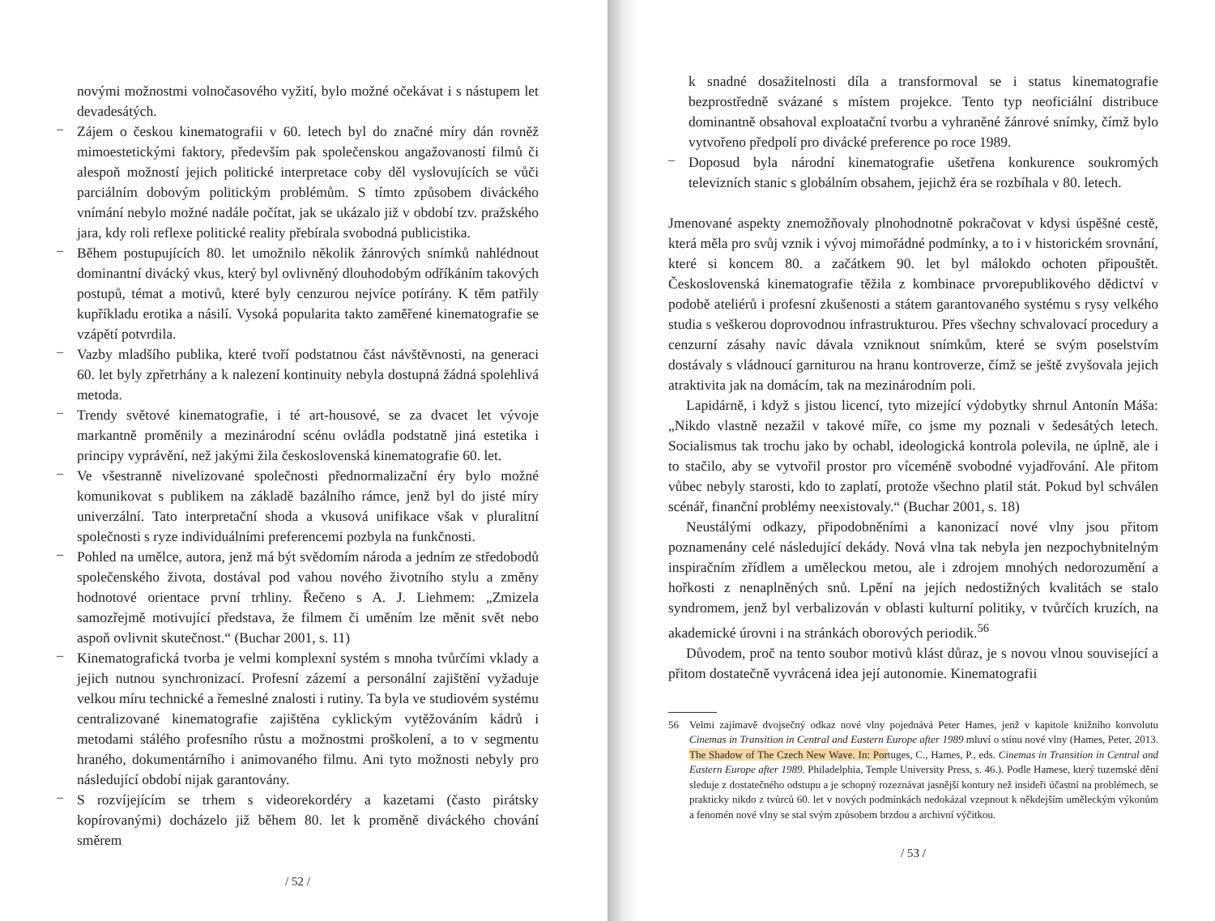novými možnostmi volnočasového vyžití, bylo možné očekávat i s nástupem let devadesátých.
–
Zájem o českou kinematografii v 60. letech byl do značné míry dán rovněž mimoestetickými faktory, především pak společenskou angažovaností filmů či alespoň možností jejich politické interpretace coby děl vyslovujících se vůči parciálním dobovým politickým problémům. S tímto způsobem diváckého vnímání nebylo možné nadále počítat, jak se ukázalo již v období tzv. pražského jara, kdy roli reflexe politické reality přebírala svobodná publicistika.
–
Během postupujících 80. let umožnilo několik žánrových snímků nahlédnout dominantní divácký vkus, který byl ovlivněný dlouhodobým odříkáním takových postupů, témat a motivů, které byly cenzurou nejvíce potírány. K těm patřily kupříkladu erotika a násilí. Vysoká popularita takto zaměřené kinematografie se vzápětí potvrdila.
–
Vazby mladšího publika, které tvoří podstatnou část návštěvnosti, na generaci 60. let byly zpřetrhány a k nalezení kontinuity nebyla dostupná žádná spolehlivá metoda.
–
Trendy světové kinematografie, i té art-housové, se za dvacet let vývoje markantně proměnily a mezinárodní scénu ovládla podstatně jiná estetika i principy vyprávění, než jakými žila československá kinematografie 60. let.
–
Ve všestranně nivelizované společnosti přednormalizační éry bylo možné komunikovat s publikem na základě bazálního rámce, jenž byl do jisté míry univerzální. Tato interpretační shoda a vkusová unifikace však v pluralitní společnosti s ryze individuálními preferencemi pozbyla na funkčnosti.
–
Pohled na umělce, autora, jenž má být svědomím národa a jedním ze středobodů společenského života, dostával pod vahou nového životního stylu a změny hodnotové orientace první trhliny. Řečeno s A. J. Liehmem: „Zmizela samozřejmě motivující představa, že filmem či uměním lze měnit svět nebo aspoň ovlivnit skutečnost.“ (Buchar 2001, s. 11)
–
Kinematografická tvorba je velmi komplexní systém s mnoha tvůrčími vklady a jejich nutnou synchronizací. Profesní zázemí a personální zajištění vyžaduje velkou míru technické a řemeslné znalosti i rutiny. Ta byla ve studiovém systému centralizované kinematografie zajištěna cyklickým vytěžováním kádrů i metodami stálého profesního růstu a možnostmi proškolení, a to v segmentu hraného, dokumentárního i animovaného filmu. Ani tyto možnosti nebyly pro následující období nijak garantovány.
–
S rozvíjejícím se trhem s videorekordéry a kazetami (často pirátsky kopírovanými) docházelo již během 80. let k proměně diváckého chování směrem
/ 52 /
k snadné dosažitelnosti díla a transformoval se i status kinematografie bezprostředně svázané s místem projekce. Tento typ neoficiální distribuce dominantně obsahoval exploatační tvorbu a vyhraněné žánrové snímky, čímž bylo vytvořeno předpolí pro divácké preference po roce 1989.
–
Doposud byla národní kinematografie ušetřena konkurence soukromých televizních stanic s globálním obsahem, jejichž éra se rozbíhala v 80. letech.
Jmenované aspekty znemožňovaly plnohodnotně pokračovat v kdysi úspěšné cestě, která měla pro svůj vznik i vývoj mimořádné podmínky, a to i v historickém srovnání, které si koncem 80. a začátkem 90. let byl málokdo ochoten připouštět. Československá kinematografie těžila z kombinace prvorepublikového dědictví v podobě ateliérů i profesní zkušenosti a státem garantovaného systému s rysy velkého studia s veškerou doprovodnou infrastrukturou. Přes všechny schvalovací procedury a cenzurní zásahy navíc dávala vzniknout snímkům, které se svým poselstvím dostávaly s vládnoucí garniturou na hranu kontroverze, čímž se ještě zvyšovala jejich atraktivita jak na domácím, tak na mezinárodním poli.
Lapidárně, i když s jistou licencí, tyto mizející výdobytky shrnul Antonín Máša: „Nikdo vlastně nezažil v takové míře, co jsme my poznali v šedesátých letech. Socialismus tak trochu jako by ochabl, ideologická kontrola polevila, ne úplně, ale i to stačilo, aby se vytvořil prostor pro víceméně svobodné vyjadřování. Ale přitom vůbec nebyly starosti, kdo to zaplatí, protože všechno platil stát. Pokud byl schválen scénář, finanční problémy neexistovaly.“ (Buchar 2001, s. 18)
Neustálými odkazy, připodobněními a kanonizací nové vlny jsou přitom poznamenány celé následující dekády. Nová vlna tak nebyla jen nezpochybnitelným inspiračním zřídlem a uměleckou metou, ale i zdrojem mnohých nedorozumění a hořkosti z nenaplněných snů. Lpění na jejích nedostižných kvalitách se stalo syndromem, jenž byl verbalizován v oblasti kulturní politiky, v tvůrčích kruzích, na akademické úrovni i na stránkách oborových periodik.<sup>56</sup>
Důvodem, proč na tento soubor motivů klást důraz, je s novou vlnou související a přitom dostatečně vyvrácená idea její autonomie. Kinematografii
56
Velmi zajímavě dvojsečný odkaz nové vlny pojednává Peter Hames, jenž v kapitole knižního konvolutu Cinemas in Transition in Central and Eastern Europe after 1989 mluví o stínu nové vlny (Hames, Peter, 2013. The Shadow of The Czech New Wave. In: Portuges, C., Hames, P., eds. Cinemas in Transition in Central and Eastern Europe after 1989. Philadelphia, Temple University Press, s. 46.). Podle Hamese, který tuzemské dění sleduje z dostatečného odstupu a je schopný rozeznávat jasnější kontury než insideři účastní na problémech, se prakticky nikdo z tvůrců 60. let v nových podmínkách nedokázal vzepnout k někdejším uměleckým výkonům a fenomén nové vlny se stal svým způsobem brzdou a archivní výčitkou.
/ 53 /